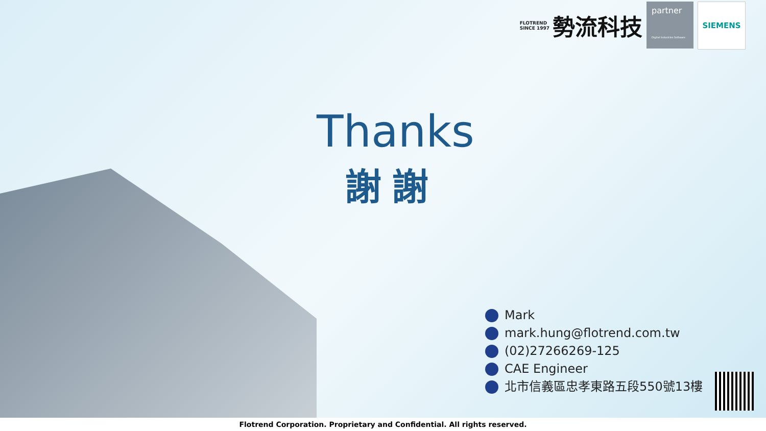FLOTREND
SINCE 1997
勢流科技
partner
Digital Industries Software
SIEMENS
Thanks
謝謝
Mark
mark.hung@flotrend.com.tw
(02)27266269-125
CAE Engineer
北市信義區忠孝東路五段550號13樓
Flotrend Corporation. Proprietary and Confidential. All rights reserved.